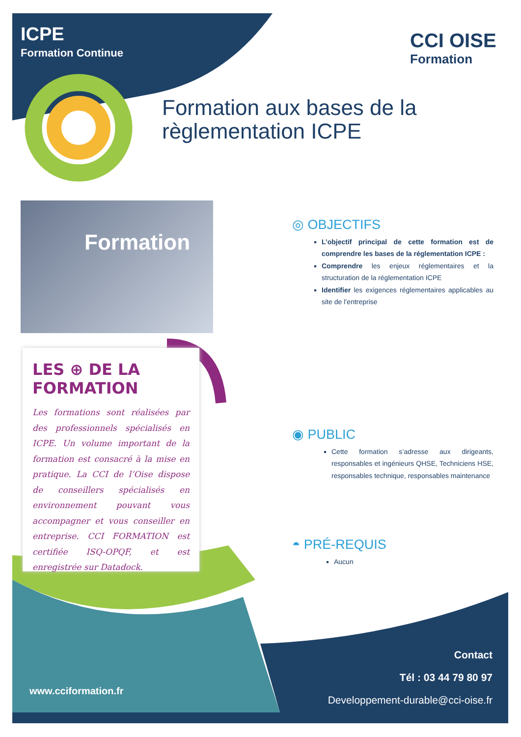ICPE
Formation Continue
CCI OISE
Formation
Formation aux bases de la
règlementation ICPE
Formation
◎ OBJECTIFS
L’objectif principal de cette formation est de comprendre les bases de la réglementation ICPE :
Comprendre les enjeux réglementaires et la structuration de la réglementation ICPE
Identifier les exigences réglementaires applicables au site de l’entreprise
◉ PUBLIC
Cette formation s’adresse aux dirigeants, responsables et ingénieurs QHSE, Techniciens HSE, responsables technique, responsables maintenance
◓ PRÉ-REQUIS
Aucun
LES ⊕ DE LA
FORMATION
Les formations sont réalisées par des professionnels spécialisés en ICPE. Un volume important de la formation est consacré à la mise en pratique. La CCI de l’Oise dispose de conseillers spécialisés en environnement pouvant vous accompagner et vous conseiller en entreprise. CCI FORMATION est certifiée ISQ-OPQF, et est enregistrée sur Datadock.
www.cciformation.fr
Contact
Tél : 03 44 79 80 97
Developpement-durable@cci-oise.fr